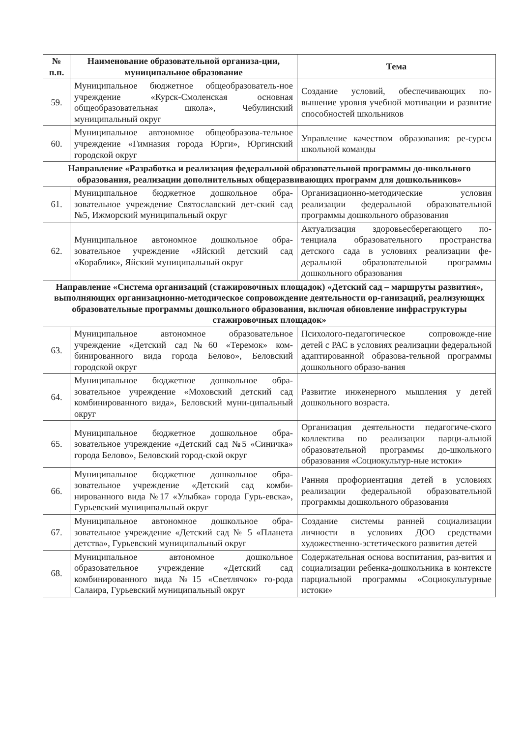| № п.п. | Наименование образовательной организа-ции, муниципальное образование | Тема |
| --- | --- | --- |
| 59. | Муниципальное бюджетное общеобразователь-ное учреждение «Курск-Смоленская основная общеобразовательная школа», Чебулинский муниципальный округ | Создание условий, обеспечивающих по-вышение уровня учебной мотивации и развитие способностей школьников |
| 60. | Муниципальное автономное общеобразова-тельное учреждение «Гимназия города Юрги», Юргинский городской округ | Управление качеством образования: ре-сурсы школьной команды |
| Направление «Разработка и реализация федеральной образовательной программы до-школьного образования, реализации дополнительных общеразвивающих программ для дошкольников» | | |
| 61. | Муниципальное бюджетное дошкольное обра-зовательное учреждение Святославский дет-ский сад №5, Ижморский муниципальный округ | Организационно-методические условия реализации федеральной образовательной программы дошкольного образования |
| 62. | Муниципальное автономное дошкольное обра-зовательное учреждение «Яйский детский сад «Кораблик», Яйский муниципальный округ | Актуализация здоровьесберегающего по-тенциала образовательного пространства детского сада в условиях реализации фе-деральной образовательной программы дошкольного образования |
| Направление «Система организаций (стажировочных площадок) «Детский сад – маршруты развития», выполняющих организационно-методическое сопровождение деятельности ор-ганизаций, реализующих образовательные программы дошкольного образования, включая обновление инфраструктуры стажировочных площадок» | | |
| 63. | Муниципальное автономное образовательное учреждение «Детский сад№60 «Теремок» ком-бинированного вида города Белово», Беловский городской округ | Психолого-педагогическое сопровожде-ние детей с РАС в условиях реализации федеральной адаптированной образова-тельной программы дошкольного образо-вания |
| 64. | Муниципальное бюджетное дошкольное обра-зовательное учреждение «Моховский детский сад комбинированного вида», Беловский муни-ципальный округ | Развитие инженерного мышления у детей дошкольного возраста. |
| 65. | Муниципальное бюджетное дошкольное обра-зовательное учреждение «Детский сад №5 «Синичка» города Белово», Беловский город-ской округ | Организация деятельности педагогиче-ского коллектива по реализации парци-альной образовательной программы до-школьного образования «Социокультур-ные истоки» |
| 66. | Муниципальное бюджетное дошкольное обра-зовательное учреждение «Детский сад комби-нированного вида №17 «Улыбка» города Гурь-евска», Гурьевский муниципальный округ | Ранняя профориентация детей в условиях реализации федеральной образовательной программы дошкольного образования |
| 67. | Муниципальное автономное дошкольное обра-зовательное учреждение «Детский сад № 5 «Планета детства», Гурьевский муниципальный округ | Создание системы ранней социализации личности в условиях ДОО средствами художественно-эстетического развития детей |
| 68. | Муниципальное автономное дошкольное образовательное учреждение «Детский сад комбинированного вида №15 «Светлячок» го-рода Салаира, Гурьевский муниципальный округ | Содержательная основа воспитания, раз-вития и социализации ребенка-дошкольника в контексте парциальной программы «Социокультурные истоки» |